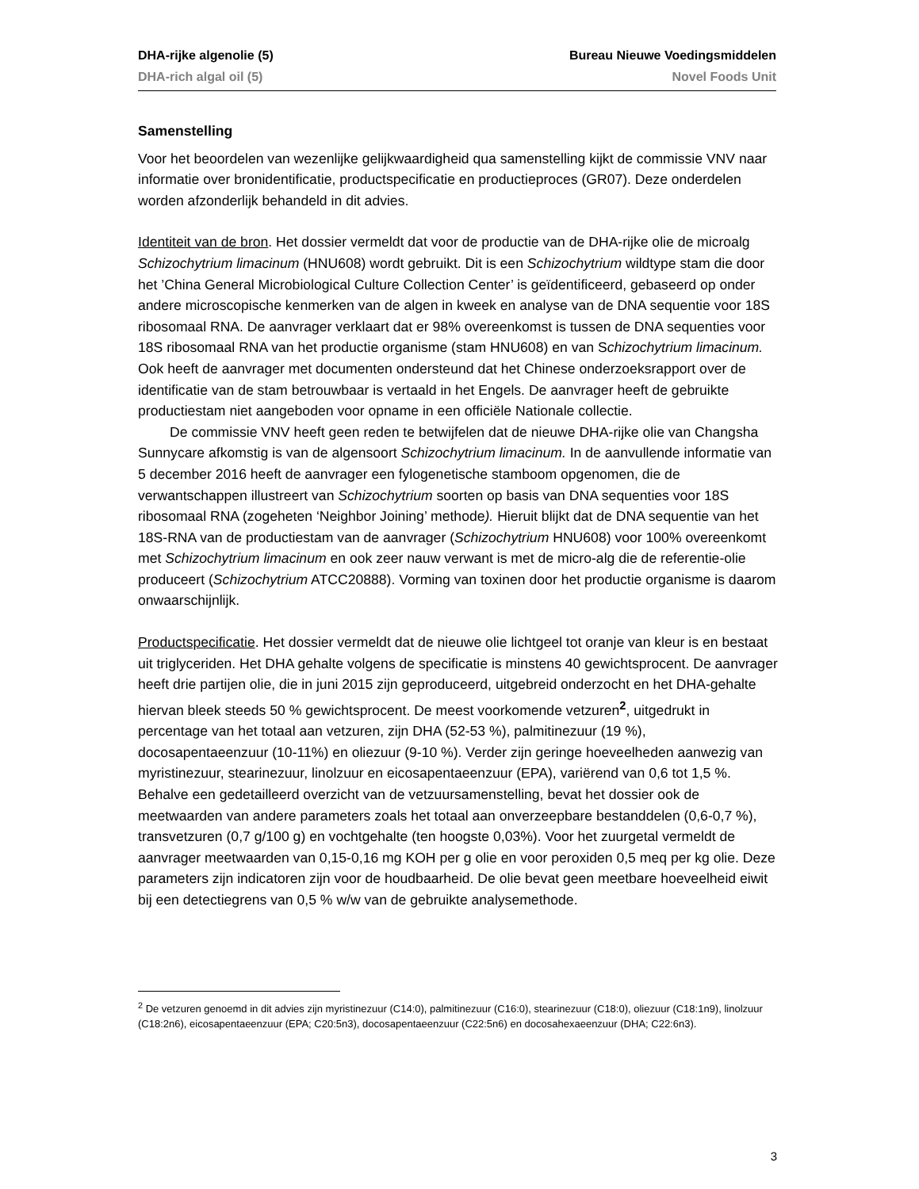DHA-rijke algenolie (5) Bureau Nieuwe Voedingsmiddelen
DHA-rich algal oil (5) Novel Foods Unit
Samenstelling
Voor het beoordelen van wezenlijke gelijkwaardigheid qua samenstelling kijkt de commissie VNV naar informatie over bronidentificatie, productspecificatie en productieproces (GR07). Deze onderdelen worden afzonderlijk behandeld in dit advies.
Identiteit van de bron. Het dossier vermeldt dat voor de productie van de DHA-rijke olie de microalg Schizochytrium limacinum (HNU608) wordt gebruikt. Dit is een Schizochytrium wildtype stam die door het ’China General Microbiological Culture Collection Center’ is geïdentificeerd, gebaseerd op onder andere microscopische kenmerken van de algen in kweek en analyse van de DNA sequentie voor 18S ribosomaal RNA. De aanvrager verklaart dat er 98% overeenkomst is tussen de DNA sequenties voor 18S ribosomaal RNA van het productie organisme (stam HNU608) en van Schizochytrium limacinum. Ook heeft de aanvrager met documenten ondersteund dat het Chinese onderzoeksrapport over de identificatie van de stam betrouwbaar is vertaald in het Engels. De aanvrager heeft de gebruikte productiestam niet aangeboden voor opname in een officiële Nationale collectie.
De commissie VNV heeft geen reden te betwijfelen dat de nieuwe DHA-rijke olie van Changsha Sunnycare afkomstig is van de algensoort Schizochytrium limacinum. In de aanvullende informatie van 5 december 2016 heeft de aanvrager een fylogenetische stamboom opgenomen, die de verwantschappen illustreert van Schizochytrium soorten op basis van DNA sequenties voor 18S ribosomaal RNA (zogeheten ‘Neighbor Joining’ methode). Hieruit blijkt dat de DNA sequentie van het 18S-RNA van de productiestam van de aanvrager (Schizochytrium HNU608) voor 100% overeenkomt met Schizochytrium limacinum en ook zeer nauw verwant is met de micro-alg die de referentie-olie produceert (Schizochytrium ATCC20888). Vorming van toxinen door het productie organisme is daarom onwaarschijnlijk.
Productspecificatie. Het dossier vermeldt dat de nieuwe olie lichtgeel tot oranje van kleur is en bestaat uit triglyceriden. Het DHA gehalte volgens de specificatie is minstens 40 gewichtsprocent. De aanvrager heeft drie partijen olie, die in juni 2015 zijn geproduceerd, uitgebreid onderzocht en het DHA-gehalte hiervan bleek steeds 50 % gewichtsprocent. De meest voorkomende vetzuren<sup>2</sup>, uitgedrukt in percentage van het totaal aan vetzuren, zijn DHA (52-53 %), palmitinezuur (19 %), docosapentaeenzuur (10-11%) en oliezuur (9-10 %). Verder zijn geringe hoeveelheden aanwezig van myristinezuur, stearinezuur, linolzuur en eicosapentaeenzuur (EPA), variërend van 0,6 tot 1,5 %. Behalve een gedetailleerd overzicht van de vetzuursamenstelling, bevat het dossier ook de meetwaarden van andere parameters zoals het totaal aan onverzeepbare bestanddelen (0,6-0,7 %), transvetzuren (0,7 g/100 g) en vochtgehalte (ten hoogste 0,03%). Voor het zuurgetal vermeldt de aanvrager meetwaarden van 0,15-0,16 mg KOH per g olie en voor peroxiden 0,5 meq per kg olie. Deze parameters zijn indicatoren zijn voor de houdbaarheid. De olie bevat geen meetbare hoeveelheid eiwit bij een detectiegrens van 0,5 % w/w van de gebruikte analysemethode.
<sup>2</sup> De vetzuren genoemd in dit advies zijn myristinezuur (C14:0), palmitinezuur (C16:0), stearinezuur (C18:0), oliezuur (C18:1n9), linolzuur (C18:2n6), eicosapentaeenzuur (EPA; C20:5n3), docosapentaeenzuur (C22:5n6) en docosahexaeenzuur (DHA; C22:6n3).
3